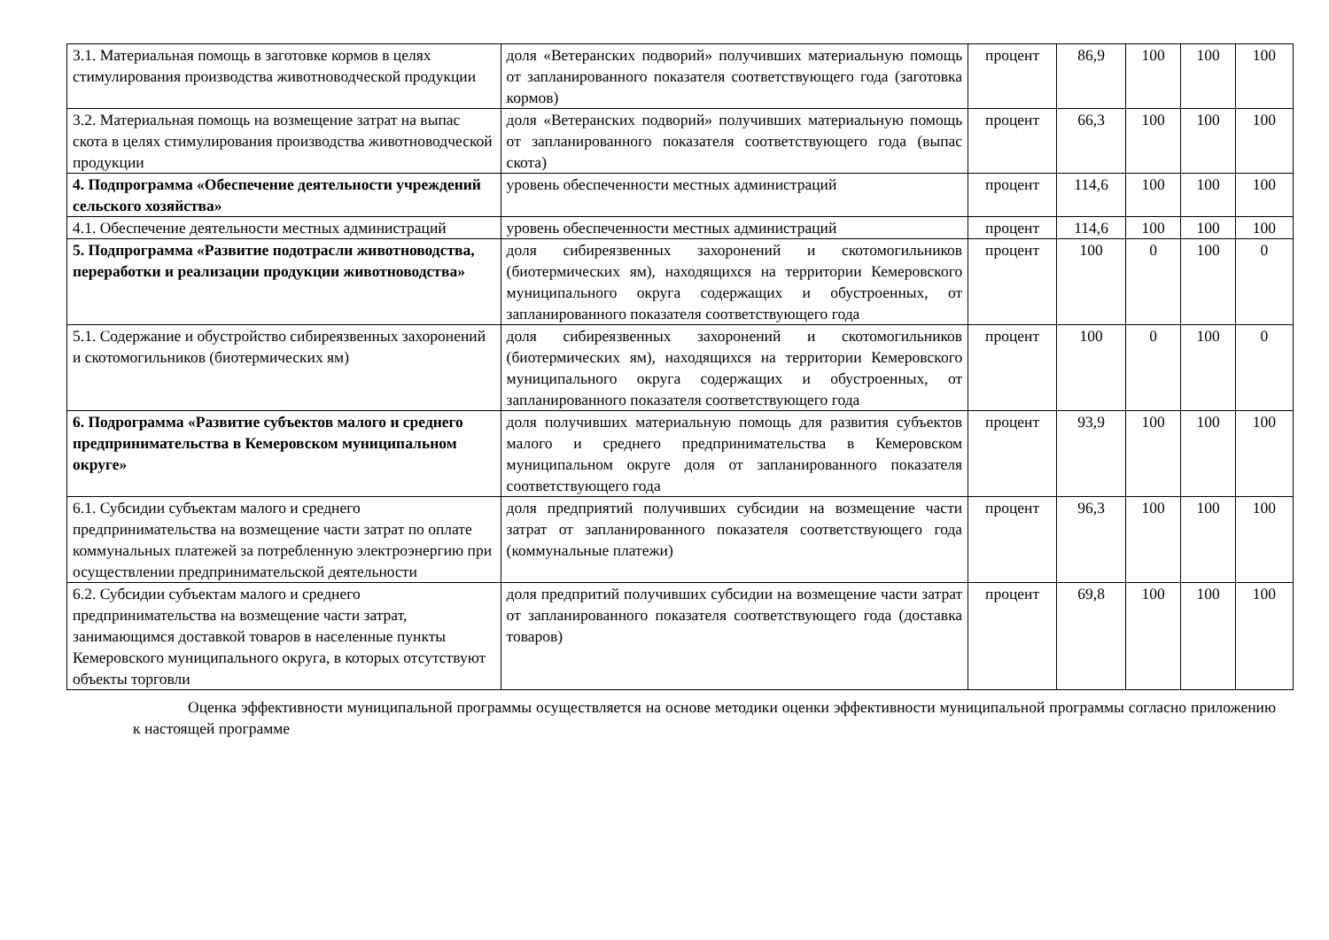| 3.1. Материальная помощь в заготовке кормов в целях стимулирования производства животноводческой продукции | доля «Ветеранских подворий» получивших материальную помощь от запланированного показателя соответствующего года (заготовка кормов) | процент | 86,9 | 100 | 100 | 100 |
| 3.2. Материальная помощь на возмещение затрат на выпас скота в целях стимулирования производства животноводческой продукции | доля «Ветеранских подворий» получивших материальную помощь от запланированного показателя соответствующего года (выпас скота) | процент | 66,3 | 100 | 100 | 100 |
| 4. Подпрограмма «Обеспечение деятельности учреждений сельского хозяйства» | уровень обеспеченности местных администраций | процент | 114,6 | 100 | 100 | 100 |
| 4.1. Обеспечение деятельности местных администраций | уровень обеспеченности местных администраций | процент | 114,6 | 100 | 100 | 100 |
| 5. Подпрограмма «Развитие подотрасли животноводства, переработки и реализации продукции животноводства» | доля сибиреязвенных захоронений и скотомогильников (биотермических ям), находящихся на территории Кемеровского муниципального округа содержащих и обустроенных, от запланированного показателя соответствующего года | процент | 100 | 0 | 100 | 0 |
| 5.1. Содержание и обустройство сибиреязвенных захоронений и скотомогильников (биотермических ям) | доля сибиреязвенных захоронений и скотомогильников (биотермических ям), находящихся на территории Кемеровского муниципального округа содержащих и обустроенных, от запланированного показателя соответствующего года | процент | 100 | 0 | 100 | 0 |
| 6. Подрограмма «Развитие субъектов малого и среднего предпринимательства в Кемеровском муниципальном округе» | доля получивших материальную помощь для развития субъектов малого и среднего предпринимательства в Кемеровском муниципальном округе доля от запланированного показателя соответствующего года | процент | 93,9 | 100 | 100 | 100 |
| 6.1. Субсидии субъектам малого и среднего предпринимательства на возмещение части затрат по оплате коммунальных платежей за потребленную электроэнергию при осуществлении предпринимательской деятельности | доля предприятий получивших субсидии на возмещение части затрат от запланированного показателя соответствующего года (коммунальные платежи) | процент | 96,3 | 100 | 100 | 100 |
| 6.2. Субсидии субъектам малого и среднего предпринимательства на возмещение части затрат, занимающимся доставкой товаров в населенные пункты Кемеровского муниципального округа, в которых отсутствуют объекты торговли | доля предпритий получивших субсидии на возмещение части затрат от запланированного показателя соответствующего года (доставка товаров) | процент | 69,8 | 100 | 100 | 100 |
Оценка эффективности муниципальной программы осуществляется на основе методики оценки эффективности муниципальной программы согласно приложению к настоящей программе